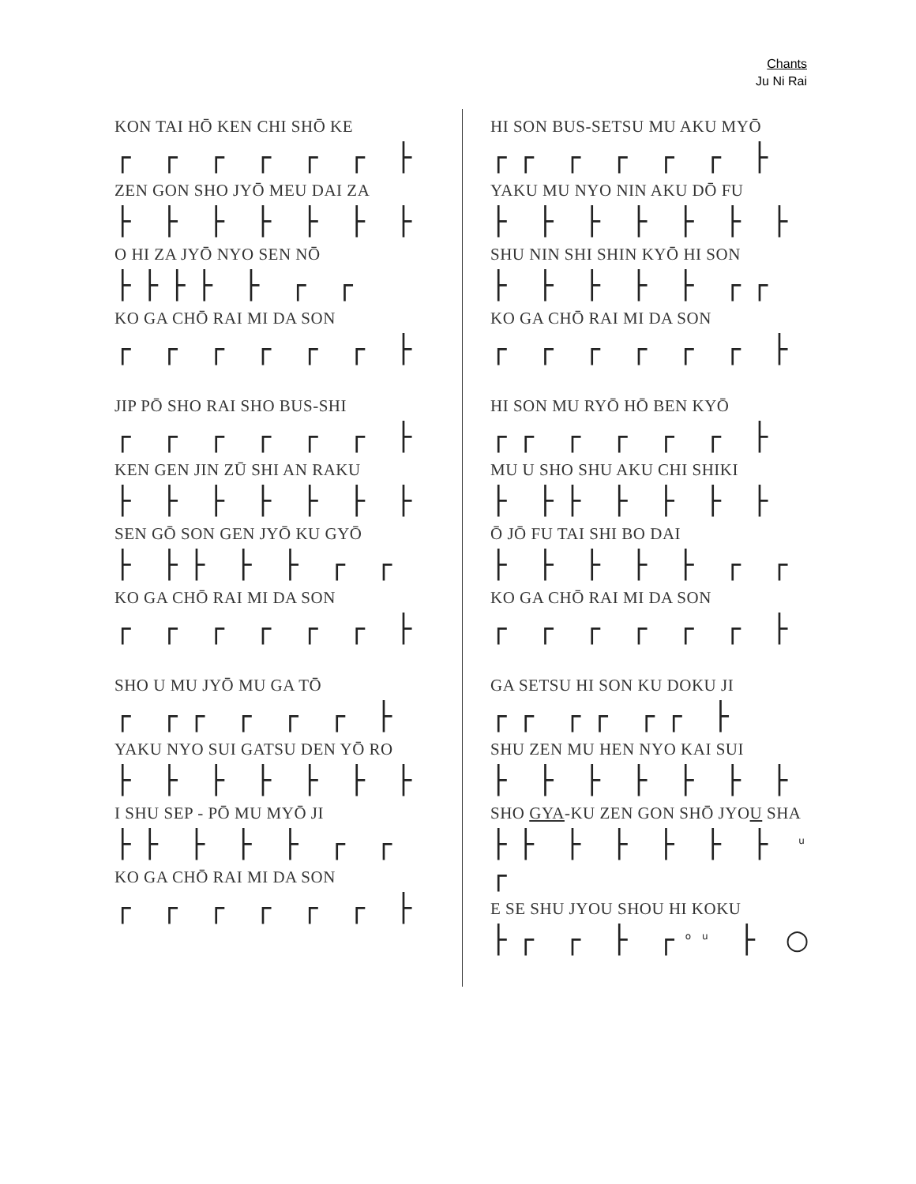Chants
Ju Ni Rai
KON TAI HŌ KEN CHI SHŌ KE
┌ ┌ ┌ ┌ ┌ ┌ ├
ZEN GON SHO JYŌ MEU DAI ZA
├ ├ ├ ├ ├ ├ ├
O HI ZA JYŌ NYO SEN NŌ
├├├├ ├ ┌ ┌
KO GA CHŌ RAI MI DA SON
┌ ┌ ┌ ┌ ┌ ┌ ├
JIP PŌ SHO RAI SHO BUS-SHI
┌ ┌ ┌ ┌ ┌ ┌ ├
KEN GEN JIN ZŪ SHI AN RAKU
├ ├ ├ ├ ├ ├ ├
SEN GŌ SON GEN JYŌ KU GYŌ
├ ├├ ├ ├ ┌ ┌
KO GA CHŌ RAI MI DA SON
┌ ┌ ┌ ┌ ┌ ┌ ├
SHO U MU JYŌ MU GA TŌ
┌ ┌┌ ┌ ┌ ┌ ├
YAKU NYO SUI GATSU DEN YŌ RO
├ ├ ├ ├ ├ ├ ├
I SHU SEP - PŌ MU MYŌ JI
├├ ├ ├ ├ ┌ ┌
KO GA CHŌ RAI MI DA SON
┌ ┌ ┌ ┌ ┌ ┌ ├
HI SON BUS-SETSU MU AKU MYŌ
┌┌ ┌ ┌ ┌ ┌ ├
YAKU MU NYO NIN AKU DŌ FU
├ ├ ├ ├ ├ ├ ├
SHU NIN SHI SHIN KYŌ HI SON
├ ├ ├ ├ ├ ┌┌
KO GA CHŌ RAI MI DA SON
┌ ┌ ┌ ┌ ┌ ┌ ├
HI SON MU RYŌ HŌ BEN KYŌ
┌┌ ┌ ┌ ┌ ┌ ├
MU U SHO SHU AKU CHI SHIKI
├ ├├ ├ ├ ├ ├
Ō JŌ FU TAI SHI BO DAI
├ ├ ├ ├ ├ ┌ ┌
KO GA CHŌ RAI MI DA SON
┌ ┌ ┌ ┌ ┌ ┌ ├
GA SETSU HI SON KU DOKU JI
┌┌ ┌┌ ┌┌ ├
SHU ZEN MU HEN NYO KAI SUI
├ ├ ├ ├ ├ ├ ├
SHO GYA-KU ZEN GON SHŌ JYOU SHA
├├ ├ ├ ├ ├ ├ <sup>u</sup> ┌
E SE SHU JYOU SHOU HI KOKU
├┌ ┌ ├ ┌<sup>ou</sup> ├ ○